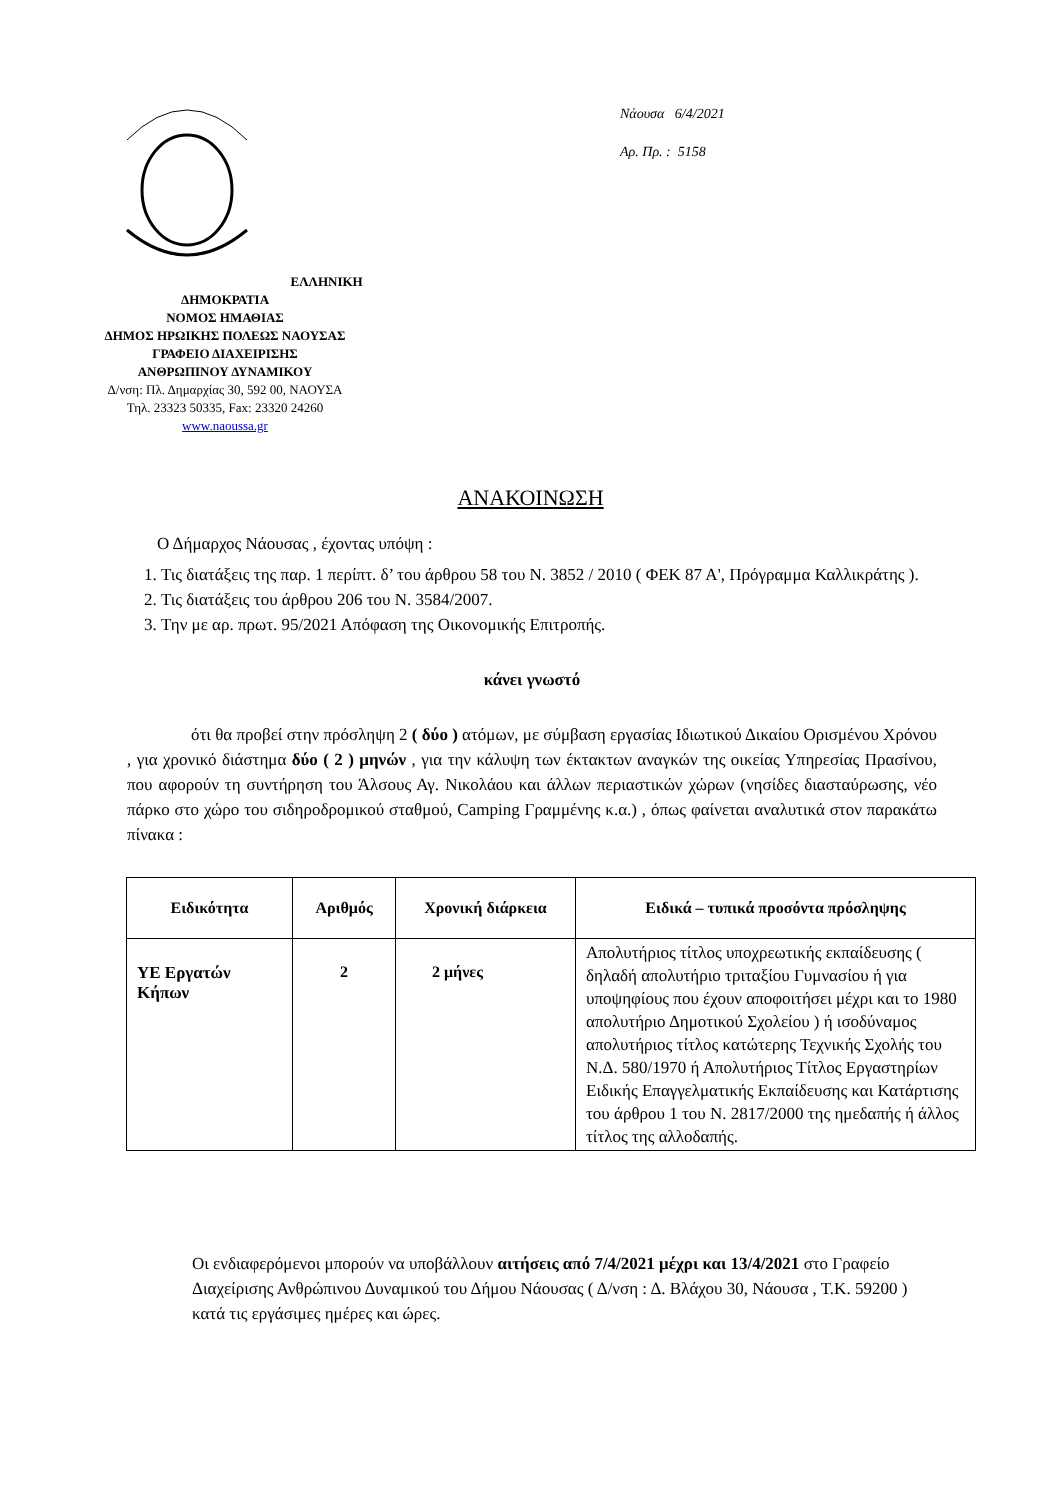ΕΛΛΗΝΙΚΗ ΔΗΜΟΚΡΑΤΙΑ
ΝΟΜΟΣ ΗΜΑΘΙΑΣ
ΔΗΜΟΣ ΗΡΩΙΚΗΣ ΠΟΛΕΩΣ ΝΑΟΥΣΑΣ
ΓΡΑΦΕΙΟ ΔΙΑΧΕΙΡΙΣΗΣ
ΑΝΘΡΩΠΙΝΟΥ ΔΥΝΑΜΙΚΟΥ
Δ/νση: Πλ. Δημαρχίας 30, 592 00, ΝΑΟΥΣΑ
Τηλ. 23323 50335, Fax: 23320 24260
www.naoussa.gr
Νάουσα 6/4/2021
Αρ. Πρ. : 5158
ΑΝΑΚΟΙΝΩΣΗ
Ο Δήμαρχος Νάουσας , έχοντας υπόψη :
1. Τις διατάξεις της παρ. 1 περίπτ. δ’ του άρθρου 58 του Ν. 3852 / 2010 ( ΦΕΚ 87 Α', Πρόγραμμα Καλλικράτης ).
2. Τις διατάξεις του άρθρου 206 του Ν. 3584/2007.
3. Την με αρ. πρωτ. 95/2021 Απόφαση της Οικονομικής Επιτροπής.
κάνει γνωστό
ότι θα προβεί στην πρόσληψη 2 ( δύο ) ατόμων, με σύμβαση εργασίας Ιδιωτικού Δικαίου Ορισμένου Χρόνου , για χρονικό διάστημα δύο ( 2 ) μηνών , για την κάλυψη των έκτακτων αναγκών της οικείας Υπηρεσίας Πρασίνου, που αφορούν τη συντήρηση του Άλσους Αγ. Νικολάου και άλλων περιαστικών χώρων (νησίδες διασταύρωσης, νέο πάρκο στο χώρο του σιδηροδρομικού σταθμού, Camping Γραμμένης κ.α.) , όπως φαίνεται αναλυτικά στον παρακάτω πίνακα :
| Ειδικότητα | Αριθμός | Χρονική διάρκεια | Ειδικά – τυπικά προσόντα πρόσληψης |
| --- | --- | --- | --- |
| ΥΕ Εργατών Κήπων | 2 | 2 μήνες | Απολυτήριος τίτλος υποχρεωτικής εκπαίδευσης ( δηλαδή απολυτήριο τριταξίου Γυμνασίου ή για υποψηφίους που έχουν αποφοιτήσει μέχρι και το 1980 απολυτήριο Δημοτικού Σχολείου ) ή ισοδύναμος απολυτήριος τίτλος κατώτερης Τεχνικής Σχολής του Ν.Δ. 580/1970 ή Απολυτήριος Τίτλος Εργαστηρίων Ειδικής Επαγγελματικής Εκπαίδευσης και Κατάρτισης του άρθρου 1 του Ν. 2817/2000 της ημεδαπής ή άλλος τίτλος της αλλοδαπής. |
Οι ενδιαφερόμενοι μπορούν να υποβάλλουν αιτήσεις από 7/4/2021 μέχρι και 13/4/2021 στο Γραφείο Διαχείρισης Ανθρώπινου Δυναμικού του Δήμου Νάουσας ( Δ/νση : Δ. Βλάχου 30, Νάουσα , Τ.Κ. 59200 ) κατά τις εργάσιμες ημέρες και ώρες.